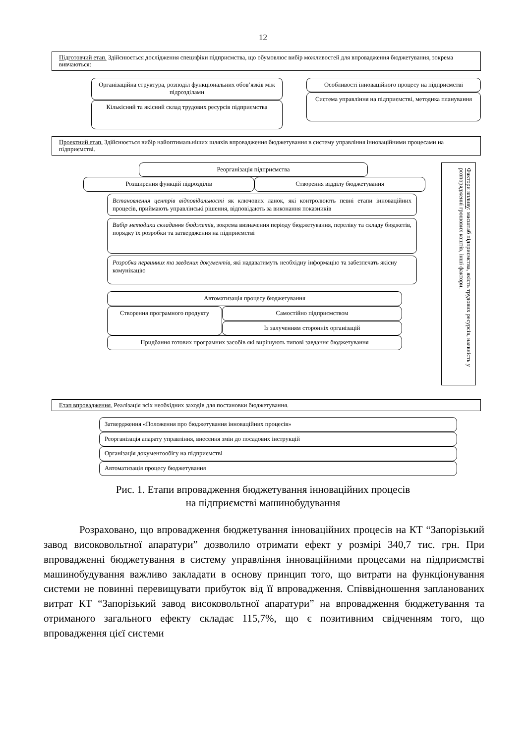12
Підготовчий етап. Здійснюється дослідження специфіки підприємства, що обумовлює вибір можливостей для впровадження бюджетування, зокрема вивчаються:
Організаційна структура, розподіл функціональних обов’язків між підрозділами
Кількісний та якісний склад трудових ресурсів підприємства
Особливості інноваційного процесу на підприємстві
Система управління на підприємстві, методика планування
Проектний етап. Здійснюється вибір найоптимальніших шляхів впровадження бюджетування в систему управління інноваційними процесами на підприємстві.
Реорганізація підприємства
Розширення функцій підрозділів Створення відділу бюджетування
Встановлення центрів відповідальності як ключових ланок, які контролюють певні етапи інноваційних процесів, приймають управлінські рішення, відповідають за виконання показників
Вибір методики складання бюджетів, зокрема визначення періоду бюджетування, переліку та складу бюджетів, порядку їх розробки та затвердження на підприємстві
Розробка первинних та зведених документів, які надаватимуть необхідну інформацію та забезпечать якісну комунікацію
Автоматизація процесу бюджетування
Створення програмного продукту
Самостійно підприємством
Із залученням сторонніх організацій
Придбання готових програмних засобів які вирішують типові завдання бюджетування
Фактори впливу: масштаб підприємства, якість трудових ресурсів, наявність у розпорядженні грошових коштів, інші фактори.
Етап впровадження. Реалізація всіх необхідних заходів для постановки бюджетування.
Затвердження «Положення про бюджетування інноваційних процесів»
Реорганізація апарату управління, внесення змін до посадових інструкцій
Організація документообігу на підприємстві
Автоматизація процесу бюджетування
Рис. 1. Етапи впровадження бюджетування інноваційних процесів
на підприємстві машинобудування
Розраховано, що впровадження бюджетування інноваційних процесів на КТ “Запорізький завод високовольтної апаратури” дозволило отримати ефект у розмірі 340,7 тис. грн. При впровадженні бюджетування в систему управління інноваційними процесами на підприємстві машинобудування важливо закладати в основу принцип того, що витрати на функціонування системи не повинні перевищувати прибуток від її впровадження. Співвідношення запланованих витрат КТ “Запорізький завод високовольтної апаратури” на впровадження бюджетування та отриманого загального ефекту складає 115,7%, що є позитивним свідченням того, що впровадження цієї системи